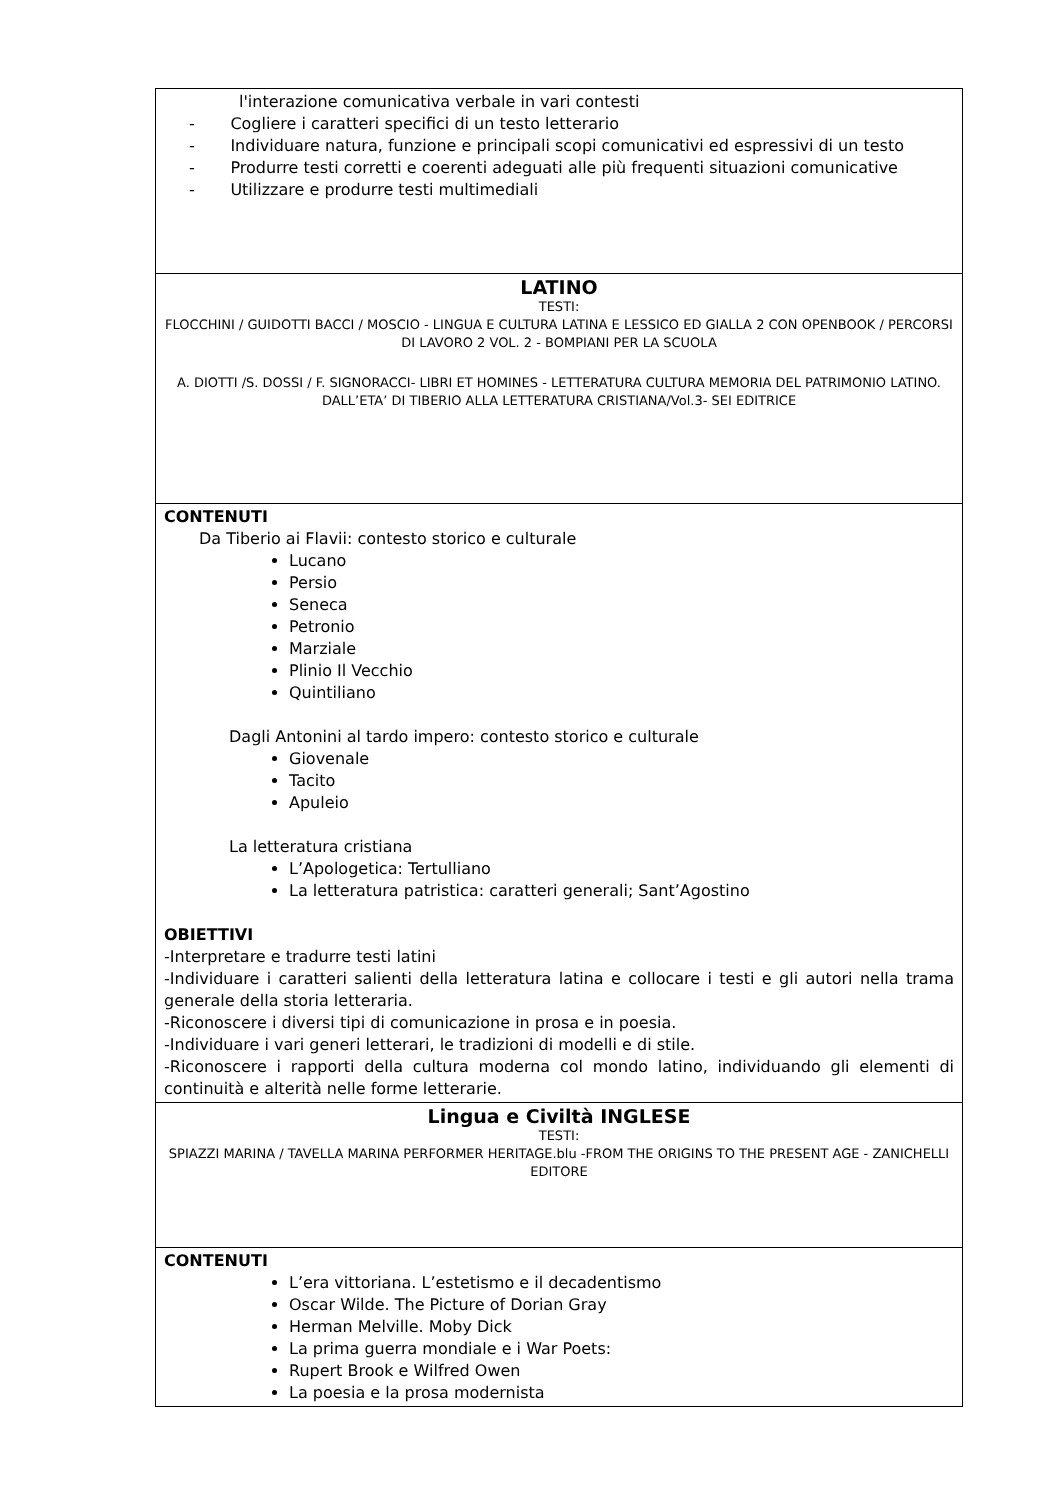| l'interazione comunicativa verbale in vari contesti - Cogliere i caratteri specifici di un testo letterario - Individuare natura, funzione e principali scopi comunicativi ed espressivi di un testo - Produrre testi corretti e coerenti adeguati alle più frequenti situazioni comunicative - Utilizzare e produrre testi multimediali |
| LATINO TESTI: FLOCCHINI / GUIDOTTI BACCI / MOSCIO - LINGUA E CULTURA LATINA E LESSICO ED GIALLA 2 CON OPENBOOK / PERCORSI DI LAVORO 2 VOL. 2 - BOMPIANI PER LA SCUOLA A. DIOTTI /S. DOSSI / F. SIGNORACCI- LIBRI ET HOMINES - LETTERATURA CULTURA MEMORIA DEL PATRIMONIO LATINO. DALL’ETA’ DI TIBERIO ALLA LETTERATURA CRISTIANA/Vol.3- SEI EDITRICE |
| CONTENUTI Da Tiberio ai Flavii: contesto storico e culturale Lucano Persio Seneca Petronio Marziale Plinio Il Vecchio Quintiliano Dagli Antonini al tardo impero: contesto storico e culturale Giovenale Tacito Apuleio La letteratura cristiana L’Apologetica: Tertulliano La letteratura patristica: caratteri generali; Sant’Agostino OBIETTIVI -Interpretare e tradurre testi latini -Individuare i caratteri salienti della letteratura latina e collocare i testi e gli autori nella trama generale della storia letteraria. -Riconoscere i diversi tipi di comunicazione in prosa e in poesia. -Individuare i vari generi letterari, le tradizioni di modelli e di stile. -Riconoscere i rapporti della cultura moderna col mondo latino, individuando gli elementi di continuità e alterità nelle forme letterarie. |
| Lingua e Civiltà INGLESE TESTI: SPIAZZI MARINA / TAVELLA MARINA PERFORMER HERITAGE.blu -FROM THE ORIGINS TO THE PRESENT AGE - ZANICHELLI EDITORE |
| CONTENUTI L’era vittoriana. L’estetismo e il decadentismo Oscar Wilde. The Picture of Dorian Gray Herman Melville. Moby Dick La prima guerra mondiale e i War Poets: Rupert Brook e Wilfred Owen La poesia e la prosa modernista |